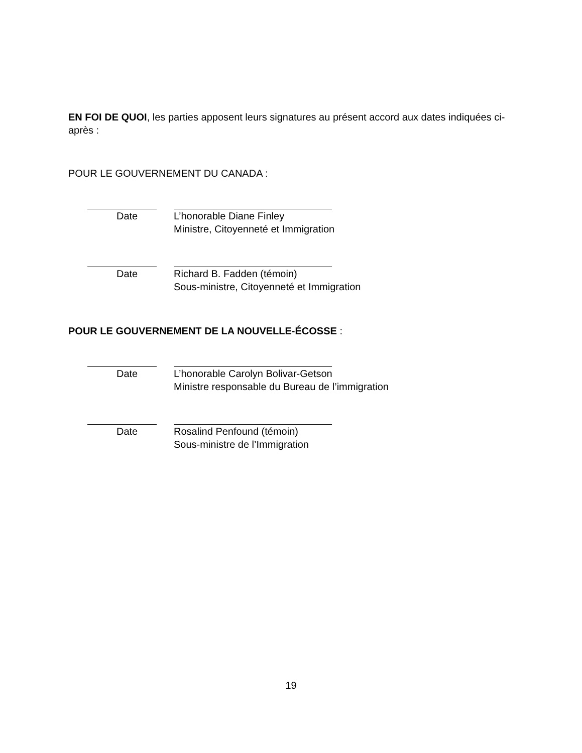EN FOI DE QUOI, les parties apposent leurs signatures au présent accord aux dates indiquées ci-après :
POUR LE GOUVERNEMENT DU CANADA :
Date L’honorable Diane Finley
Ministre, Citoyenneté et Immigration
Date Richard B. Fadden (témoin)
Sous-ministre, Citoyenneté et Immigration
POUR LE GOUVERNEMENT DE LA NOUVELLE-ÉCOSSE :
Date L’honorable Carolyn Bolivar-Getson
Ministre responsable du Bureau de l’immigration
Date Rosalind Penfound (témoin)
Sous-ministre de l’Immigration
19